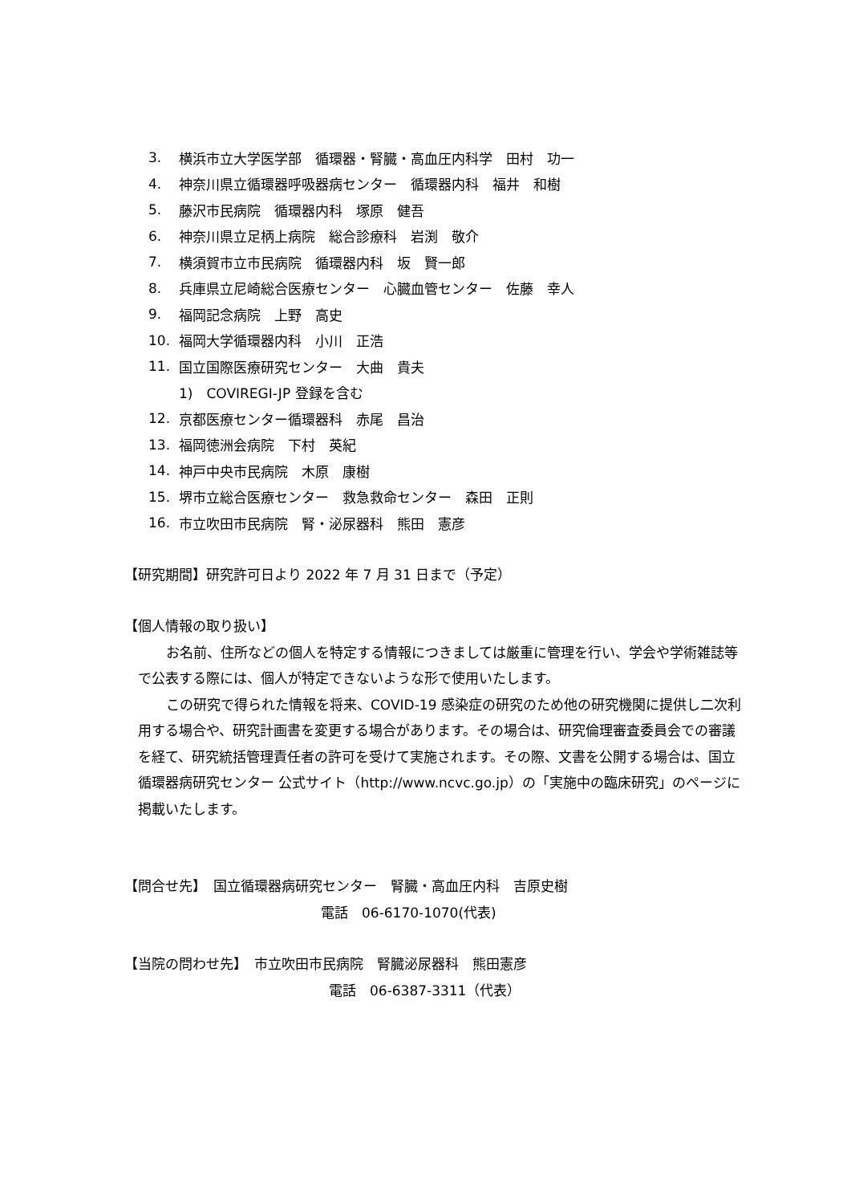3. 横浜市立大学医学部　循環器・腎臓・高血圧内科学　田村　功一
4. 神奈川県立循環器呼吸器病センター　循環器内科　福井　和樹
5. 藤沢市民病院　循環器内科　塚原　健吾
6. 神奈川県立足柄上病院　総合診療科　岩渕　敬介
7. 横須賀市立市民病院　循環器内科　坂　賢一郎
8. 兵庫県立尼崎総合医療センター　心臓血管センター　佐藤　幸人
9. 福岡記念病院　上野　高史
10. 福岡大学循環器内科　小川　正浩
11. 国立国際医療研究センター　大曲　貴夫
1)　COVIREGI-JP 登録を含む
12. 京都医療センター循環器科　赤尾　昌治
13. 福岡徳洲会病院　下村　英紀
14. 神戸中央市民病院　木原　康樹
15. 堺市立総合医療センター　救急救命センター　森田　正則
16. 市立吹田市民病院　腎・泌尿器科　熊田　憲彦
【研究期間】研究許可日より 2022 年 7 月 31 日まで（予定）
【個人情報の取り扱い】
お名前、住所などの個人を特定する情報につきましては厳重に管理を行い、学会や学術雑誌等で公表する際には、個人が特定できないような形で使用いたします。
この研究で得られた情報を将来、COVID-19 感染症の研究のため他の研究機関に提供し二次利用する場合や、研究計画書を変更する場合があります。その場合は、研究倫理審査委員会での審議を経て、研究統括管理責任者の許可を受けて実施されます。その際、文書を公開する場合は、国立循環器病研究センター 公式サイト（http://www.ncvc.go.jp）の「実施中の臨床研究」のページに掲載いたします。
【問合せ先】　国立循環器病研究センター　腎臓・高血圧内科　吉原史樹
電話　06-6170-1070(代表)
【当院の問わせ先】　市立吹田市民病院　腎臓泌尿器科　熊田憲彦
電話　06-6387-3311（代表）